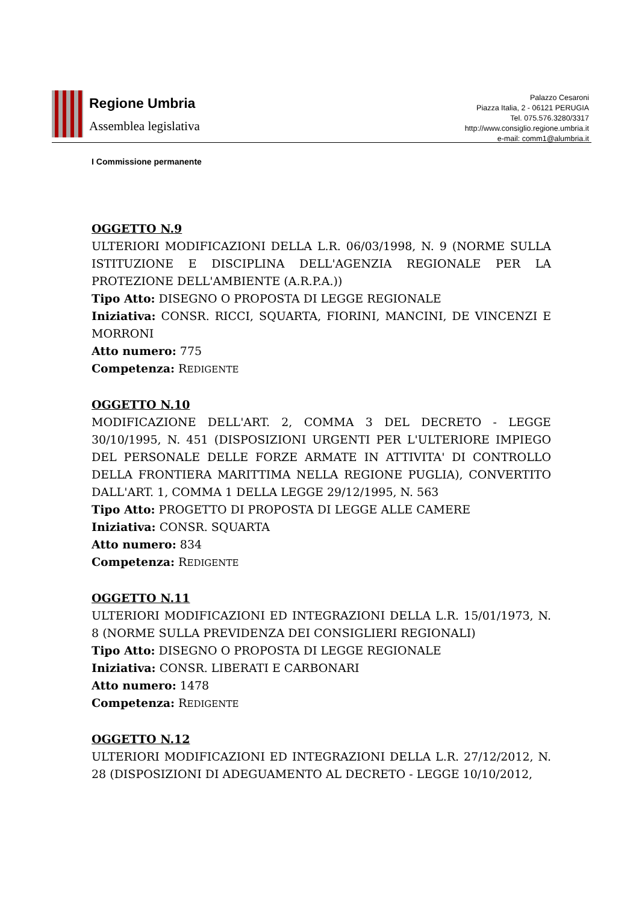Regione Umbria
Assemblea legislativa
Palazzo Cesaroni
Piazza Italia, 2 - 06121 PERUGIA
Tel. 075.576.3280/3317
http://www.consiglio.regione.umbria.it
e-mail: comm1@alumbria.it
I Commissione permanente
OGGETTO N.9
ULTERIORI MODIFICAZIONI DELLA L.R. 06/03/1998, N. 9 (NORME SULLA ISTITUZIONE E DISCIPLINA DELL'AGENZIA REGIONALE PER LA PROTEZIONE DELL'AMBIENTE (A.R.P.A.))
Tipo Atto: DISEGNO O PROPOSTA DI LEGGE REGIONALE
Iniziativa: CONSR. RICCI, SQUARTA, FIORINI, MANCINI, DE VINCENZI E MORRONI
Atto numero: 775
Competenza: REDIGENTE
OGGETTO N.10
MODIFICAZIONE DELL'ART. 2, COMMA 3 DEL DECRETO - LEGGE 30/10/1995, N. 451 (DISPOSIZIONI URGENTI PER L'ULTERIORE IMPIEGO DEL PERSONALE DELLE FORZE ARMATE IN ATTIVITA' DI CONTROLLO DELLA FRONTIERA MARITTIMA NELLA REGIONE PUGLIA), CONVERTITO DALL'ART. 1, COMMA 1 DELLA LEGGE 29/12/1995, N. 563
Tipo Atto: PROGETTO DI PROPOSTA DI LEGGE ALLE CAMERE
Iniziativa: CONSR. SQUARTA
Atto numero: 834
Competenza: REDIGENTE
OGGETTO N.11
ULTERIORI MODIFICAZIONI ED INTEGRAZIONI DELLA L.R. 15/01/1973, N. 8 (NORME SULLA PREVIDENZA DEI CONSIGLIERI REGIONALI)
Tipo Atto: DISEGNO O PROPOSTA DI LEGGE REGIONALE
Iniziativa: CONSR. LIBERATI E CARBONARI
Atto numero: 1478
Competenza: REDIGENTE
OGGETTO N.12
ULTERIORI MODIFICAZIONI ED INTEGRAZIONI DELLA L.R. 27/12/2012, N. 28 (DISPOSIZIONI DI ADEGUAMENTO AL DECRETO - LEGGE 10/10/2012,